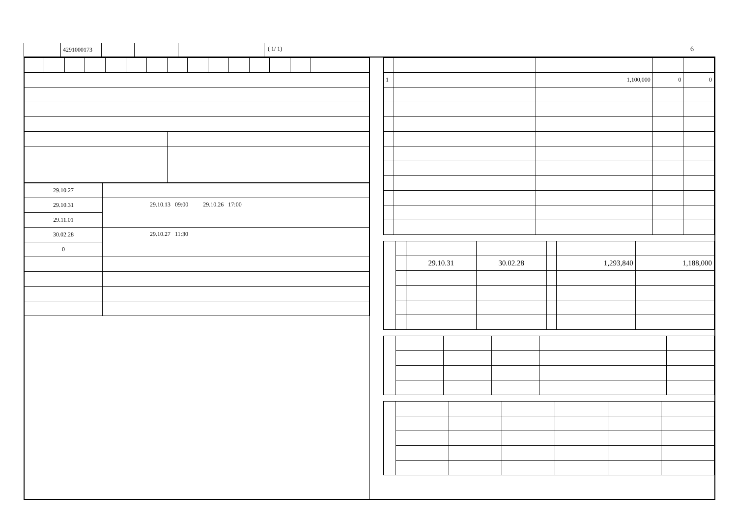| | 4291000173 | | | |
( 1/ 1) 6
| 29.10.27 | |
| 29.10.31 | 29.10.13 09:00 29.10.26 17:00 |
| 29.11.01 | |
| 30.02.28 | 29.10.27 11:30 |
| 0 | |
| 1 | | 1,100,000 | 0 | 0 |
| | | 29.10.31 | 30.02.28 | | 1,293,840 | 1,188,000 |